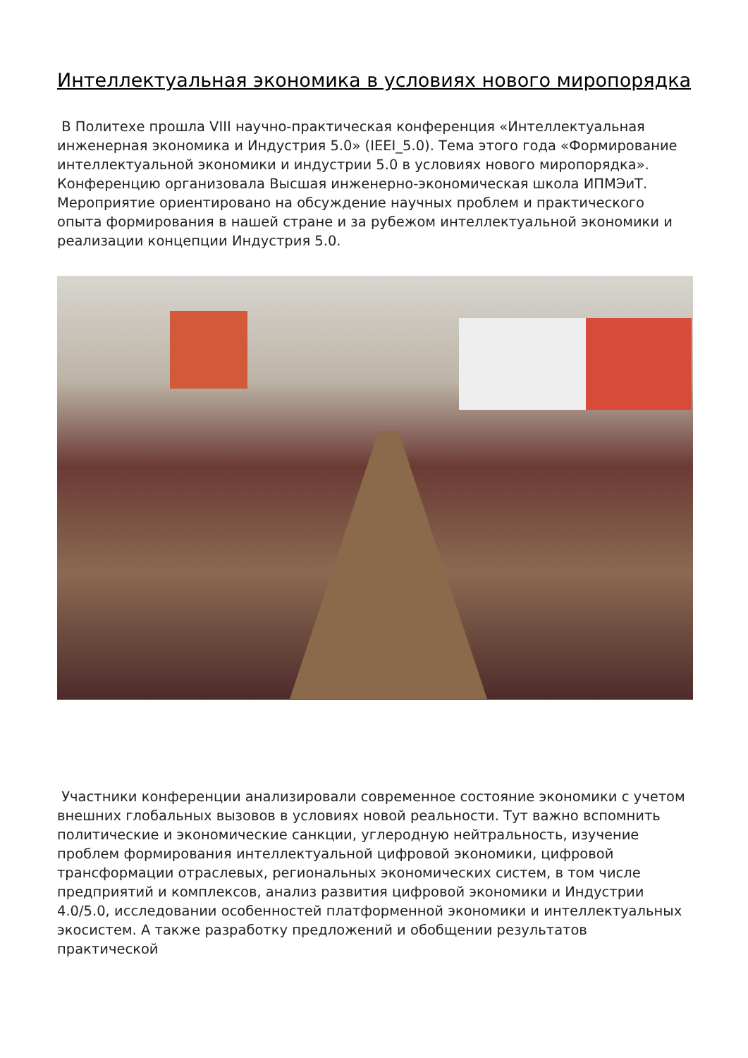Интеллектуальная экономика в условиях нового миропорядка
В Политехе прошла VIII научно-практическая конференция «Интеллектуальная инженерная экономика и Индустрия 5.0» (IEEI_5.0). Тема этого года «Формирование интеллектуальной экономики и индустрии 5.0 в условиях нового миропорядка». Конференцию организовала Высшая инженерно-экономическая школа ИПМЭиТ. Мероприятие ориентировано на обсуждение научных проблем и практического опыта формирования в нашей стране и за рубежом интеллектуальной экономики и реализации концепции Индустрия 5.0.
Участники конференции анализировали современное состояние экономики с учетом внешних глобальных вызовов в условиях новой реальности. Тут важно вспомнить политические и экономические санкции, углеродную нейтральность, изучение проблем формирования интеллектуальной цифровой экономики, цифровой трансформации отраслевых, региональных экономических систем, в том числе предприятий и комплексов, анализ развития цифровой экономики и Индустрии 4.0/5.0, исследовании особенностей платформенной экономики и интеллектуальных экосистем. А также разработку предложений и обобщении результатов практической